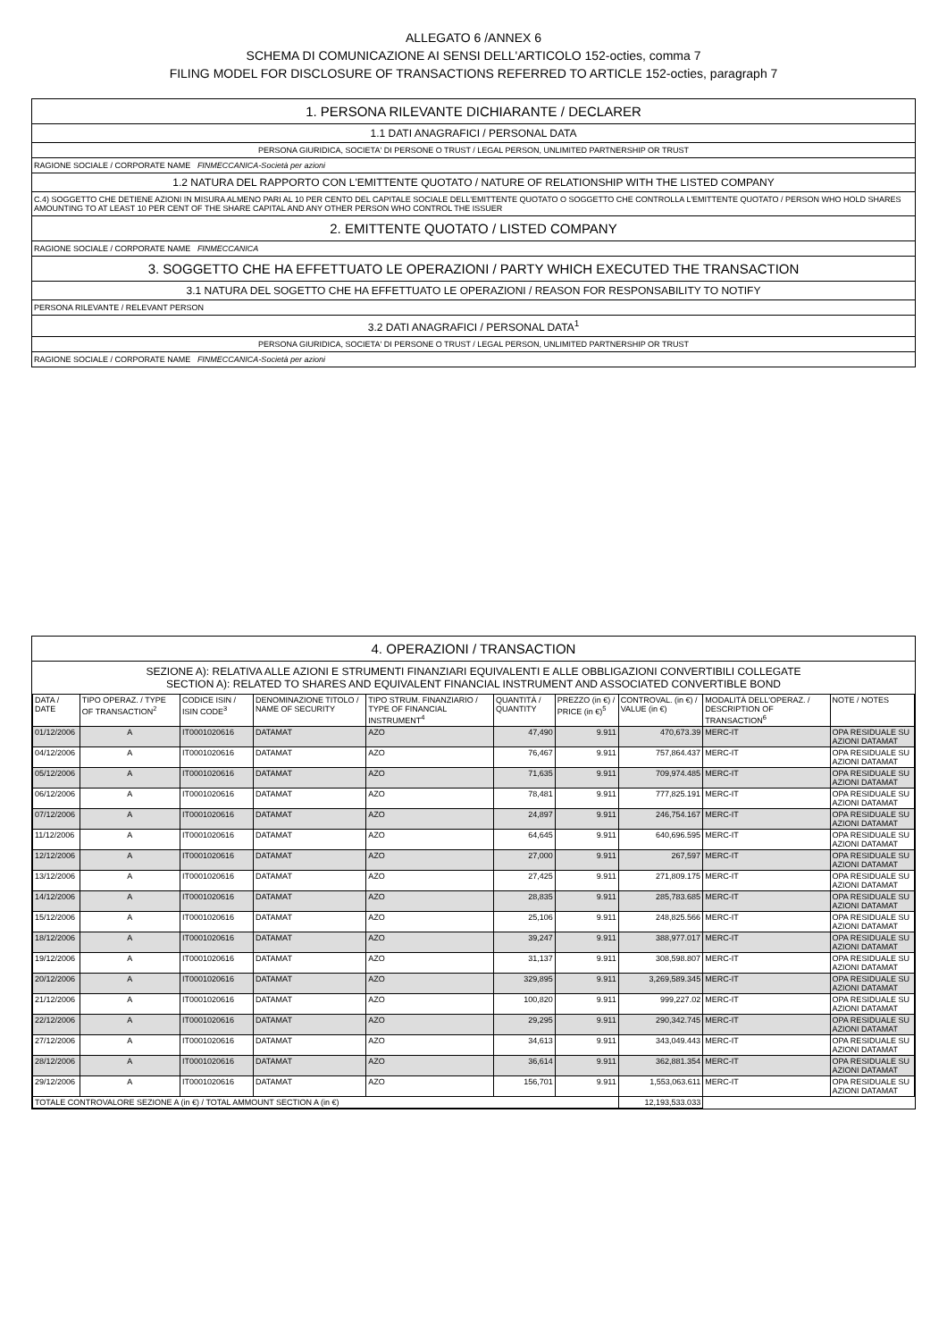ALLEGATO 6 /ANNEX 6
SCHEMA DI COMUNICAZIONE AI SENSI DELL'ARTICOLO 152-octies, comma 7
FILING MODEL FOR DISCLOSURE OF TRANSACTIONS REFERRED TO ARTICLE 152-octies, paragraph 7
1. PERSONA RILEVANTE DICHIARANTE / DECLARER
1.1 DATI ANAGRAFICI / PERSONAL DATA
PERSONA GIURIDICA, SOCIETA' DI PERSONE O TRUST / LEGAL PERSON, UNLIMITED PARTNERSHIP OR TRUST
RAGIONE SOCIALE / CORPORATE NAME FINMECCANICA-Società per azioni
1.2 NATURA DEL RAPPORTO CON L'EMITTENTE QUOTATO / NATURE OF RELATIONSHIP WITH THE LISTED COMPANY
C.4) SOGGETTO CHE DETIENE AZIONI IN MISURA ALMENO PARI AL 10 PER CENTO DEL CAPITALE SOCIALE DELL'EMITTENTE QUOTATO O SOGGETTO CHE CONTROLLA L'EMITTENTE QUOTATO / PERSON WHO HOLD SHARES AMOUNTING TO AT LEAST 10 PER CENT OF THE SHARE CAPITAL AND ANY OTHER PERSON WHO CONTROL THE ISSUER
2. EMITTENTE QUOTATO / LISTED COMPANY
RAGIONE SOCIALE / CORPORATE NAME FINMECCANICA
3. SOGGETTO CHE HA EFFETTUATO LE OPERAZIONI / PARTY WHICH EXECUTED THE TRANSACTION
3.1 NATURA DEL SOGETTO CHE HA EFFETTUATO LE OPERAZIONI / REASON FOR RESPONSABILITY TO NOTIFY
PERSONA RILEVANTE / RELEVANT PERSON
3.2 DATI ANAGRAFICI / PERSONAL DATA<sup>1</sup>
PERSONA GIURIDICA, SOCIETA' DI PERSONE O TRUST / LEGAL PERSON, UNLIMITED PARTNERSHIP OR TRUST
RAGIONE SOCIALE / CORPORATE NAME FINMECCANICA-Società per azioni
4. OPERAZIONI / TRANSACTION
SEZIONE A): RELATIVA ALLE AZIONI E STRUMENTI FINANZIARI EQUIVALENTI E ALLE OBBLIGAZIONI CONVERTIBILI COLLEGATE
SECTION A): RELATED TO SHARES AND EQUIVALENT FINANCIAL INSTRUMENT AND ASSOCIATED CONVERTIBLE BOND
| DATA / DATE | TIPO OPERAZ. / TYPE OF TRANSACTION<sup>2</sup> | CODICE ISIN / ISIN CODE<sup>3</sup> | DENOMINAZIONE TITOLO / NAME OF SECURITY | TIPO STRUM. FINANZIARIO / TYPE OF FINANCIAL INSTRUMENT<sup>4</sup> | QUANTITÀ / QUANTITY | PREZZO (in €) / PRICE (in €)<sup>5</sup> | CONTROVAL. (in €) / VALUE (in €) | MODALITÀ DELL'OPERAZ. / DESCRIPTION OF TRANSACTION<sup>6</sup> | NOTE / NOTES |
| --- | --- | --- | --- | --- | --- | --- | --- | --- | --- |
| 01/12/2006 | A | IT0001020616 | DATAMAT | AZO | 47,490 | 9.911 | 470,673.39 | MERC-IT | OPA RESIDUALE SU AZIONI DATAMAT |
| 04/12/2006 | A | IT0001020616 | DATAMAT | AZO | 76,467 | 9.911 | 757,864.437 | MERC-IT | OPA RESIDUALE SU AZIONI DATAMAT |
| 05/12/2006 | A | IT0001020616 | DATAMAT | AZO | 71,635 | 9.911 | 709,974.485 | MERC-IT | OPA RESIDUALE SU AZIONI DATAMAT |
| 06/12/2006 | A | IT0001020616 | DATAMAT | AZO | 78,481 | 9.911 | 777,825.191 | MERC-IT | OPA RESIDUALE SU AZIONI DATAMAT |
| 07/12/2006 | A | IT0001020616 | DATAMAT | AZO | 24,897 | 9.911 | 246,754.167 | MERC-IT | OPA RESIDUALE SU AZIONI DATAMAT |
| 11/12/2006 | A | IT0001020616 | DATAMAT | AZO | 64,645 | 9.911 | 640,696.595 | MERC-IT | OPA RESIDUALE SU AZIONI DATAMAT |
| 12/12/2006 | A | IT0001020616 | DATAMAT | AZO | 27,000 | 9.911 | 267,597 | MERC-IT | OPA RESIDUALE SU AZIONI DATAMAT |
| 13/12/2006 | A | IT0001020616 | DATAMAT | AZO | 27,425 | 9.911 | 271,809.175 | MERC-IT | OPA RESIDUALE SU AZIONI DATAMAT |
| 14/12/2006 | A | IT0001020616 | DATAMAT | AZO | 28,835 | 9.911 | 285,783.685 | MERC-IT | OPA RESIDUALE SU AZIONI DATAMAT |
| 15/12/2006 | A | IT0001020616 | DATAMAT | AZO | 25,106 | 9.911 | 248,825.566 | MERC-IT | OPA RESIDUALE SU AZIONI DATAMAT |
| 18/12/2006 | A | IT0001020616 | DATAMAT | AZO | 39,247 | 9.911 | 388,977.017 | MERC-IT | OPA RESIDUALE SU AZIONI DATAMAT |
| 19/12/2006 | A | IT0001020616 | DATAMAT | AZO | 31,137 | 9.911 | 308,598.807 | MERC-IT | OPA RESIDUALE SU AZIONI DATAMAT |
| 20/12/2006 | A | IT0001020616 | DATAMAT | AZO | 329,895 | 9.911 | 3,269,589.345 | MERC-IT | OPA RESIDUALE SU AZIONI DATAMAT |
| 21/12/2006 | A | IT0001020616 | DATAMAT | AZO | 100,820 | 9.911 | 999,227.02 | MERC-IT | OPA RESIDUALE SU AZIONI DATAMAT |
| 22/12/2006 | A | IT0001020616 | DATAMAT | AZO | 29,295 | 9.911 | 290,342.745 | MERC-IT | OPA RESIDUALE SU AZIONI DATAMAT |
| 27/12/2006 | A | IT0001020616 | DATAMAT | AZO | 34,613 | 9.911 | 343,049.443 | MERC-IT | OPA RESIDUALE SU AZIONI DATAMAT |
| 28/12/2006 | A | IT0001020616 | DATAMAT | AZO | 36,614 | 9.911 | 362,881.354 | MERC-IT | OPA RESIDUALE SU AZIONI DATAMAT |
| 29/12/2006 | A | IT0001020616 | DATAMAT | AZO | 156,701 | 9.911 | 1,553,063.611 | MERC-IT | OPA RESIDUALE SU AZIONI DATAMAT |
| TOTALE CONTROVALORE SEZIONE A (in €) / TOTAL AMMOUNT SECTION A (in €) | | | | | | | 12,193,533.033 | | |